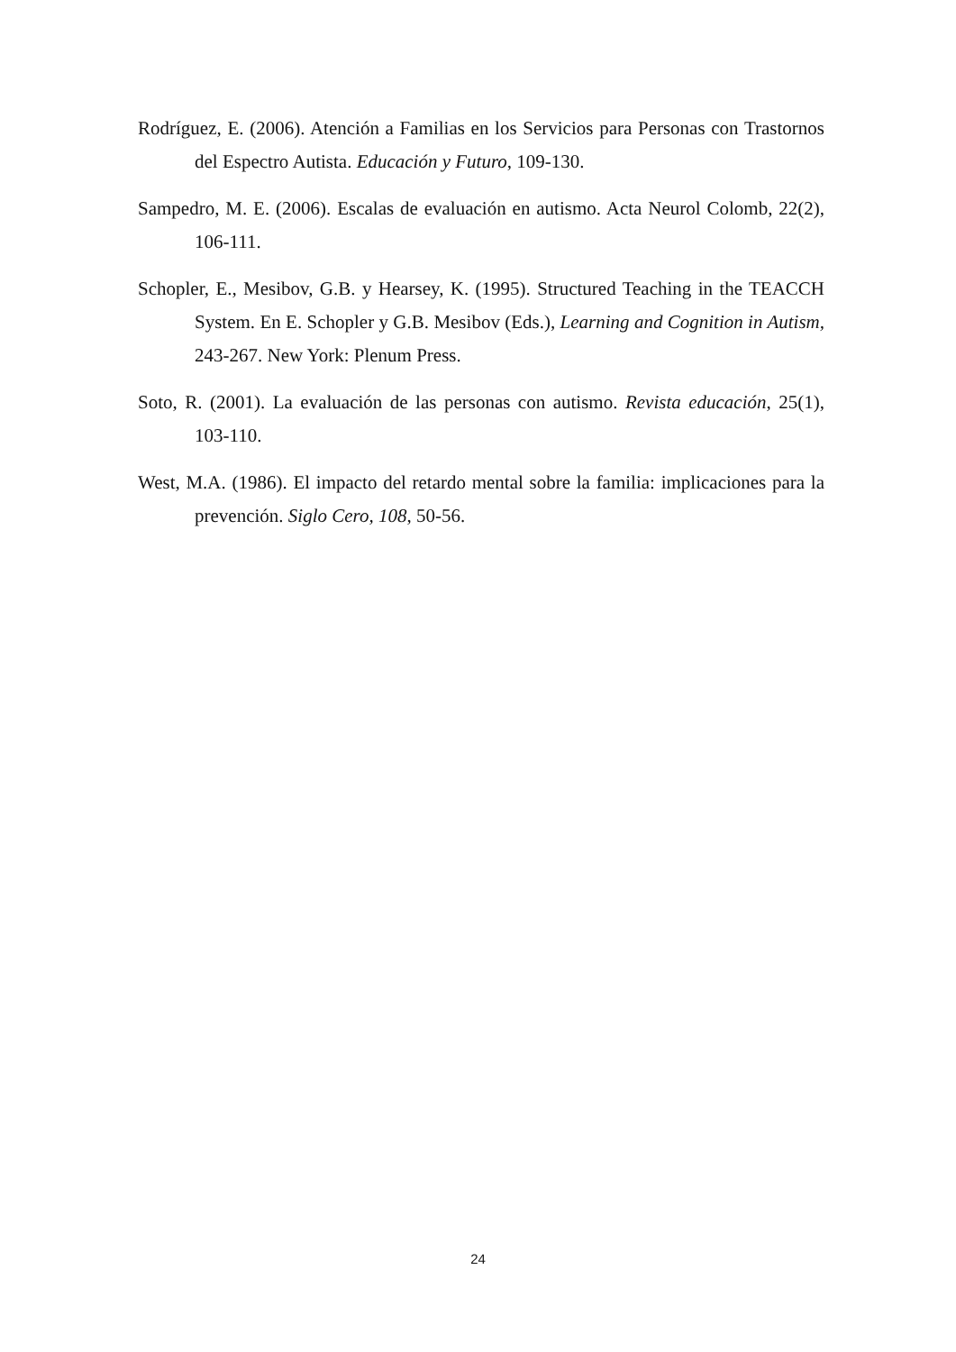Rodríguez, E. (2006). Atención a Familias en los Servicios para Personas con Trastornos del Espectro Autista. Educación y Futuro, 109-130.
Sampedro, M. E. (2006). Escalas de evaluación en autismo. Acta Neurol Colomb, 22(2), 106-111.
Schopler, E., Mesibov, G.B. y Hearsey, K. (1995). Structured Teaching in the TEACCH System. En E. Schopler y G.B. Mesibov (Eds.), Learning and Cognition in Autism, 243-267. New York: Plenum Press.
Soto, R. (2001). La evaluación de las personas con autismo. Revista educación, 25(1), 103-110.
West, M.A. (1986). El impacto del retardo mental sobre la familia: implicaciones para la prevención. Siglo Cero, 108, 50-56.
24